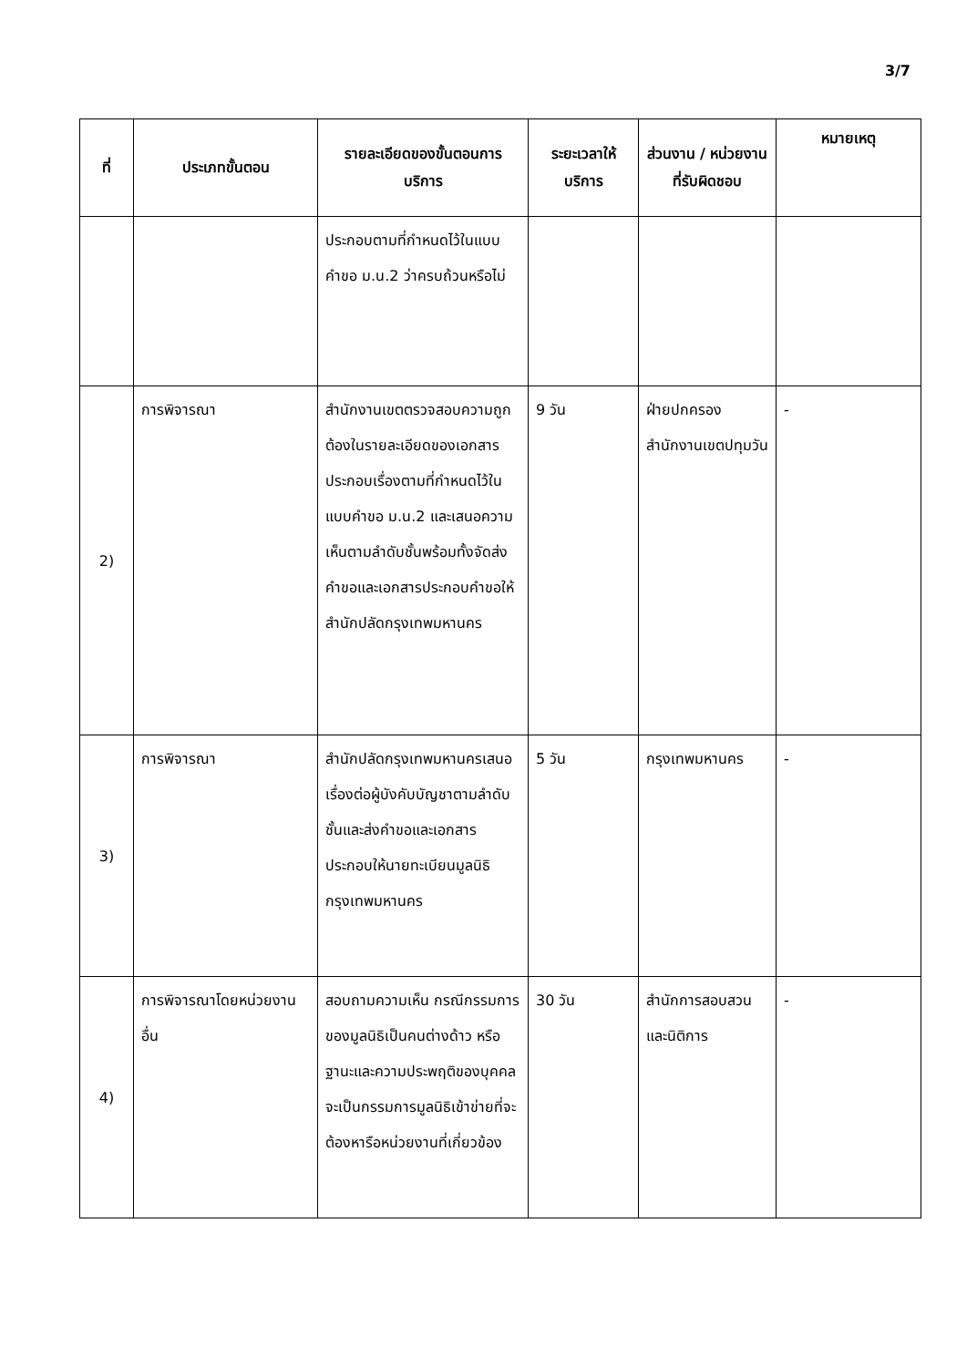3/7
| ที่ | ประเภทขั้นตอน | รายละเอียดของขั้นตอนการบริการ | ระยะเวลาให้บริการ | ส่วนงาน / หน่วยงานที่รับผิดชอบ | หมายเหตุ |
| --- | --- | --- | --- | --- | --- |
| | | ประกอบตามที่กำหนดไว้ในแบบคำขอ ม.น.2 ว่าครบถ้วนหรือไม่ | | | |
| 2) | การพิจารณา | สำนักงานเขตตรวจสอบความถูกต้องในรายละเอียดของเอกสารประกอบเรื่องตามที่กำหนดไว้ในแบบคำขอ ม.น.2 และเสนอความเห็นตามลำดับชั้นพร้อมทั้งจัดส่งคำขอและเอกสารประกอบคำขอให้สำนักปลัดกรุงเทพมหานคร | 9 วัน | ฝ่ายปกครอง สำนักงานเขตปทุมวัน | - |
| 3) | การพิจารณา | สำนักปลัดกรุงเทพมหานครเสนอเรื่องต่อผู้บังคับบัญชาตามลำดับชั้นและส่งคำขอและเอกสารประกอบให้นายทะเบียนมูลนิธิ กรุงเทพมหานคร | 5 วัน | กรุงเทพมหานคร | - |
| 4) | การพิจารณาโดยหน่วยงานอื่น | สอบถามความเห็น กรณีกรรมการของมูลนิธิเป็นคนต่างด้าว หรือฐานะและความประพฤติของบุคคลจะเป็นกรรมการมูลนิธิเข้าข่ายที่จะต้องหารือหน่วยงานที่เกี่ยวข้อง | 30 วัน | สำนักการสอบสวนและนิติการ | - |